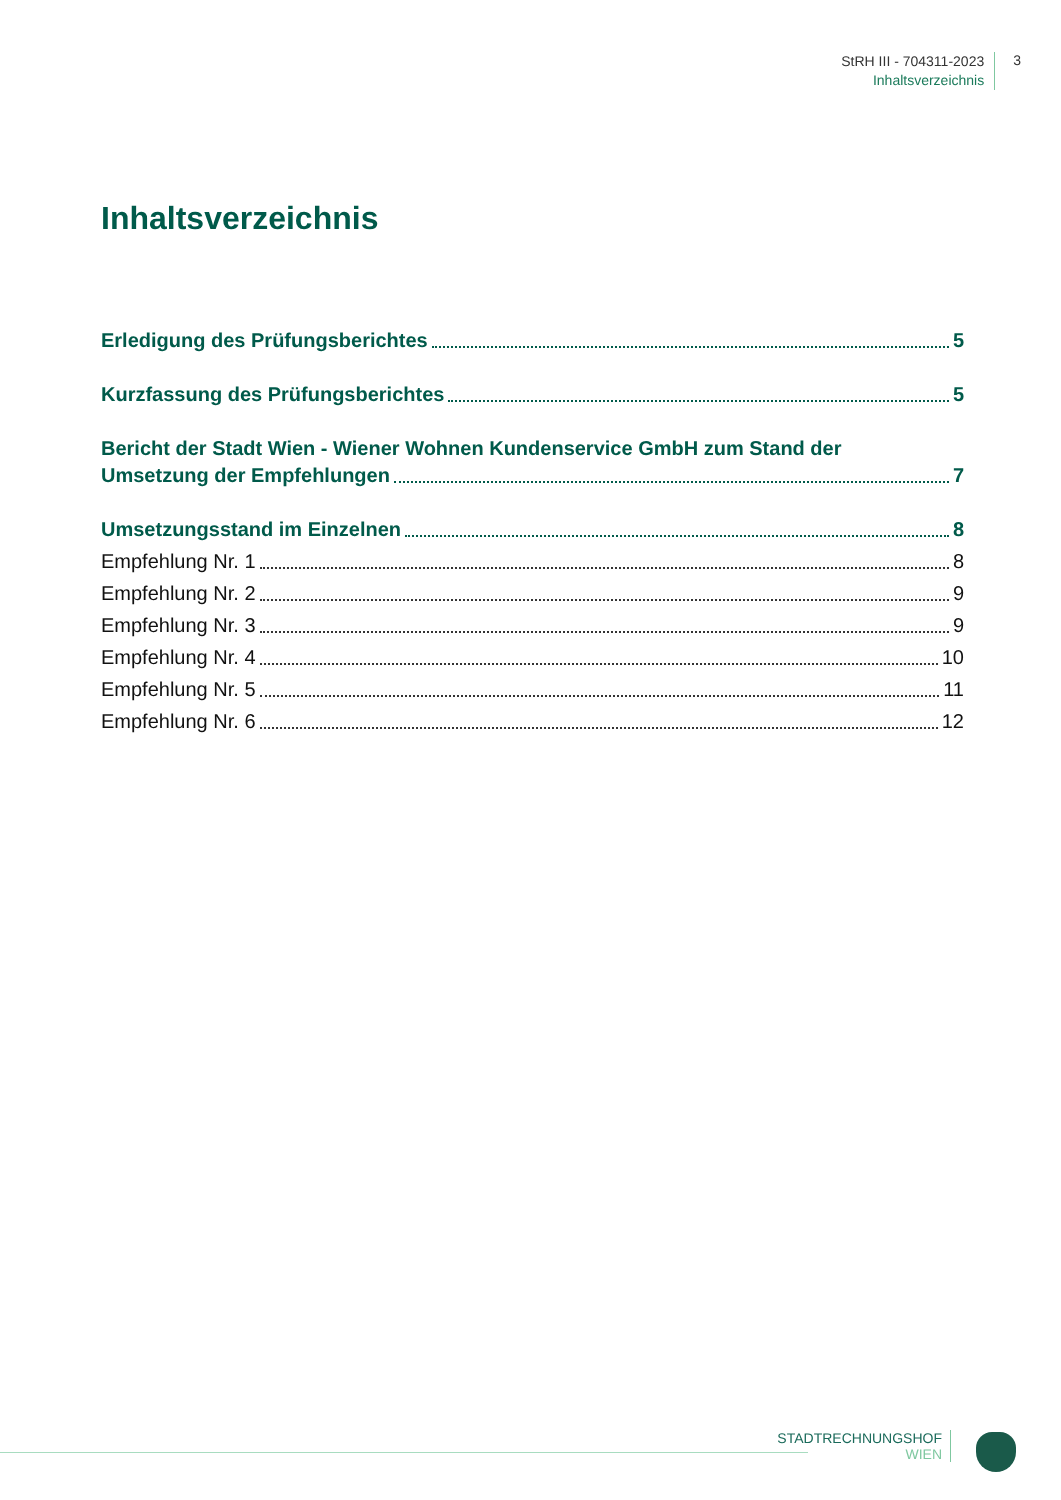StRH III - 704311-2023
Inhaltsverzeichnis
3
Inhaltsverzeichnis
Erledigung des Prüfungsberichtes 5
Kurzfassung des Prüfungsberichtes 5
Bericht der Stadt Wien - Wiener Wohnen Kundenservice GmbH zum Stand der
Umsetzung der Empfehlungen 7
Umsetzungsstand im Einzelnen 8
Empfehlung Nr. 1 8
Empfehlung Nr. 2 9
Empfehlung Nr. 3 9
Empfehlung Nr. 4 10
Empfehlung Nr. 5 11
Empfehlung Nr. 6 12
STADTRECHNUNGSHOF
WIEN